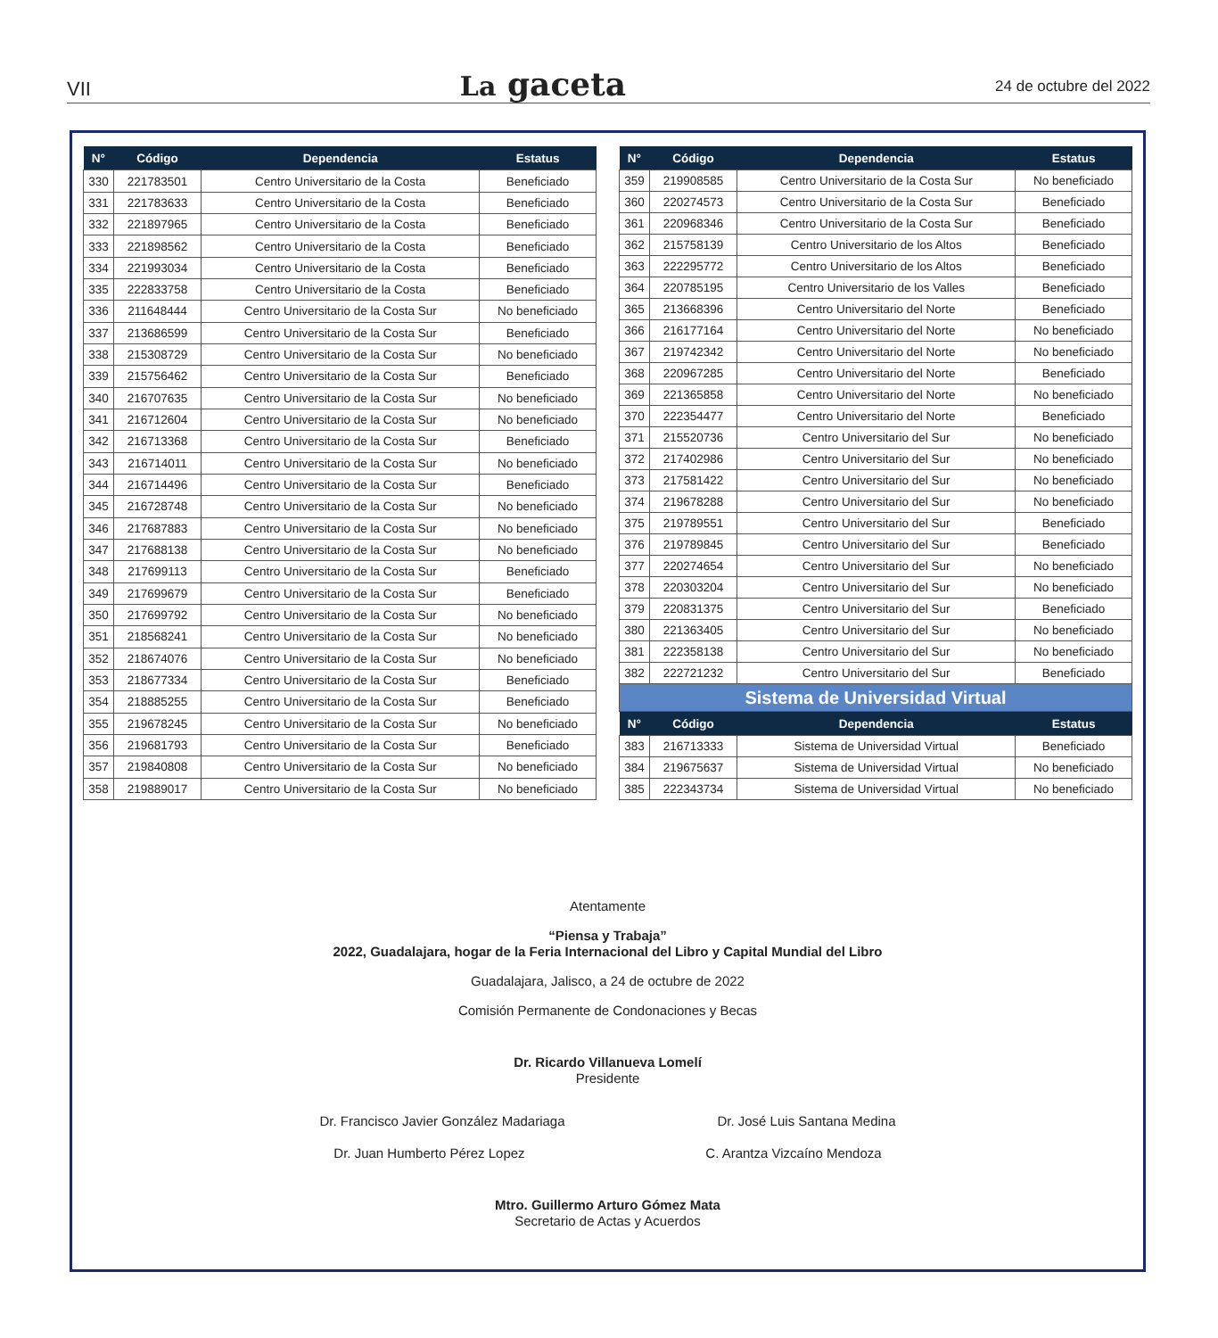VII La gaceta 24 de octubre del 2022
| N° | Código | Dependencia | Estatus |
| --- | --- | --- | --- |
| 330 | 221783501 | Centro Universitario de la Costa | Beneficiado |
| 331 | 221783633 | Centro Universitario de la Costa | Beneficiado |
| 332 | 221897965 | Centro Universitario de la Costa | Beneficiado |
| 333 | 221898562 | Centro Universitario de la Costa | Beneficiado |
| 334 | 221993034 | Centro Universitario de la Costa | Beneficiado |
| 335 | 222833758 | Centro Universitario de la Costa | Beneficiado |
| 336 | 211648444 | Centro Universitario de la Costa Sur | No beneficiado |
| 337 | 213686599 | Centro Universitario de la Costa Sur | Beneficiado |
| 338 | 215308729 | Centro Universitario de la Costa Sur | No beneficiado |
| 339 | 215756462 | Centro Universitario de la Costa Sur | Beneficiado |
| 340 | 216707635 | Centro Universitario de la Costa Sur | No beneficiado |
| 341 | 216712604 | Centro Universitario de la Costa Sur | No beneficiado |
| 342 | 216713368 | Centro Universitario de la Costa Sur | Beneficiado |
| 343 | 216714011 | Centro Universitario de la Costa Sur | No beneficiado |
| 344 | 216714496 | Centro Universitario de la Costa Sur | Beneficiado |
| 345 | 216728748 | Centro Universitario de la Costa Sur | No beneficiado |
| 346 | 217687883 | Centro Universitario de la Costa Sur | No beneficiado |
| 347 | 217688138 | Centro Universitario de la Costa Sur | No beneficiado |
| 348 | 217699113 | Centro Universitario de la Costa Sur | Beneficiado |
| 349 | 217699679 | Centro Universitario de la Costa Sur | Beneficiado |
| 350 | 217699792 | Centro Universitario de la Costa Sur | No beneficiado |
| 351 | 218568241 | Centro Universitario de la Costa Sur | No beneficiado |
| 352 | 218674076 | Centro Universitario de la Costa Sur | No beneficiado |
| 353 | 218677334 | Centro Universitario de la Costa Sur | Beneficiado |
| 354 | 218885255 | Centro Universitario de la Costa Sur | Beneficiado |
| 355 | 219678245 | Centro Universitario de la Costa Sur | No beneficiado |
| 356 | 219681793 | Centro Universitario de la Costa Sur | Beneficiado |
| 357 | 219840808 | Centro Universitario de la Costa Sur | No beneficiado |
| 358 | 219889017 | Centro Universitario de la Costa Sur | No beneficiado |
| N° | Código | Dependencia | Estatus |
| --- | --- | --- | --- |
| 359 | 219908585 | Centro Universitario de la Costa Sur | No beneficiado |
| 360 | 220274573 | Centro Universitario de la Costa Sur | Beneficiado |
| 361 | 220968346 | Centro Universitario de la Costa Sur | Beneficiado |
| 362 | 215758139 | Centro Universitario de los Altos | Beneficiado |
| 363 | 222295772 | Centro Universitario de los Altos | Beneficiado |
| 364 | 220785195 | Centro Universitario de los Valles | Beneficiado |
| 365 | 213668396 | Centro Universitario del Norte | Beneficiado |
| 366 | 216177164 | Centro Universitario del Norte | No beneficiado |
| 367 | 219742342 | Centro Universitario del Norte | No beneficiado |
| 368 | 220967285 | Centro Universitario del Norte | Beneficiado |
| 369 | 221365858 | Centro Universitario del Norte | No beneficiado |
| 370 | 222354477 | Centro Universitario del Norte | Beneficiado |
| 371 | 215520736 | Centro Universitario del Sur | No beneficiado |
| 372 | 217402986 | Centro Universitario del Sur | No beneficiado |
| 373 | 217581422 | Centro Universitario del Sur | No beneficiado |
| 374 | 219678288 | Centro Universitario del Sur | No beneficiado |
| 375 | 219789551 | Centro Universitario del Sur | Beneficiado |
| 376 | 219789845 | Centro Universitario del Sur | Beneficiado |
| 377 | 220274654 | Centro Universitario del Sur | No beneficiado |
| 378 | 220303204 | Centro Universitario del Sur | No beneficiado |
| 379 | 220831375 | Centro Universitario del Sur | Beneficiado |
| 380 | 221363405 | Centro Universitario del Sur | No beneficiado |
| 381 | 222358138 | Centro Universitario del Sur | No beneficiado |
| 382 | 222721232 | Centro Universitario del Sur | Beneficiado |
| Sistema de Universidad Virtual | | | |
| N° | Código | Dependencia | Estatus |
| 383 | 216713333 | Sistema de Universidad Virtual | Beneficiado |
| 384 | 219675637 | Sistema de Universidad Virtual | No beneficiado |
| 385 | 222343734 | Sistema de Universidad Virtual | No beneficiado |
Atentamente
“Piensa y Trabaja”
2022, Guadalajara, hogar de la Feria Internacional del Libro y Capital Mundial del Libro
Guadalajara, Jalisco, a 24 de octubre de 2022
Comisión Permanente de Condonaciones y Becas
Dr. Ricardo Villanueva Lomelí
Presidente
Dr. Francisco Javier González Madariaga Dr. José Luis Santana Medina
Dr. Juan Humberto Pérez Lopez C. Arantza Vizcaíno Mendoza
Mtro. Guillermo Arturo Gómez Mata
Secretario de Actas y Acuerdos